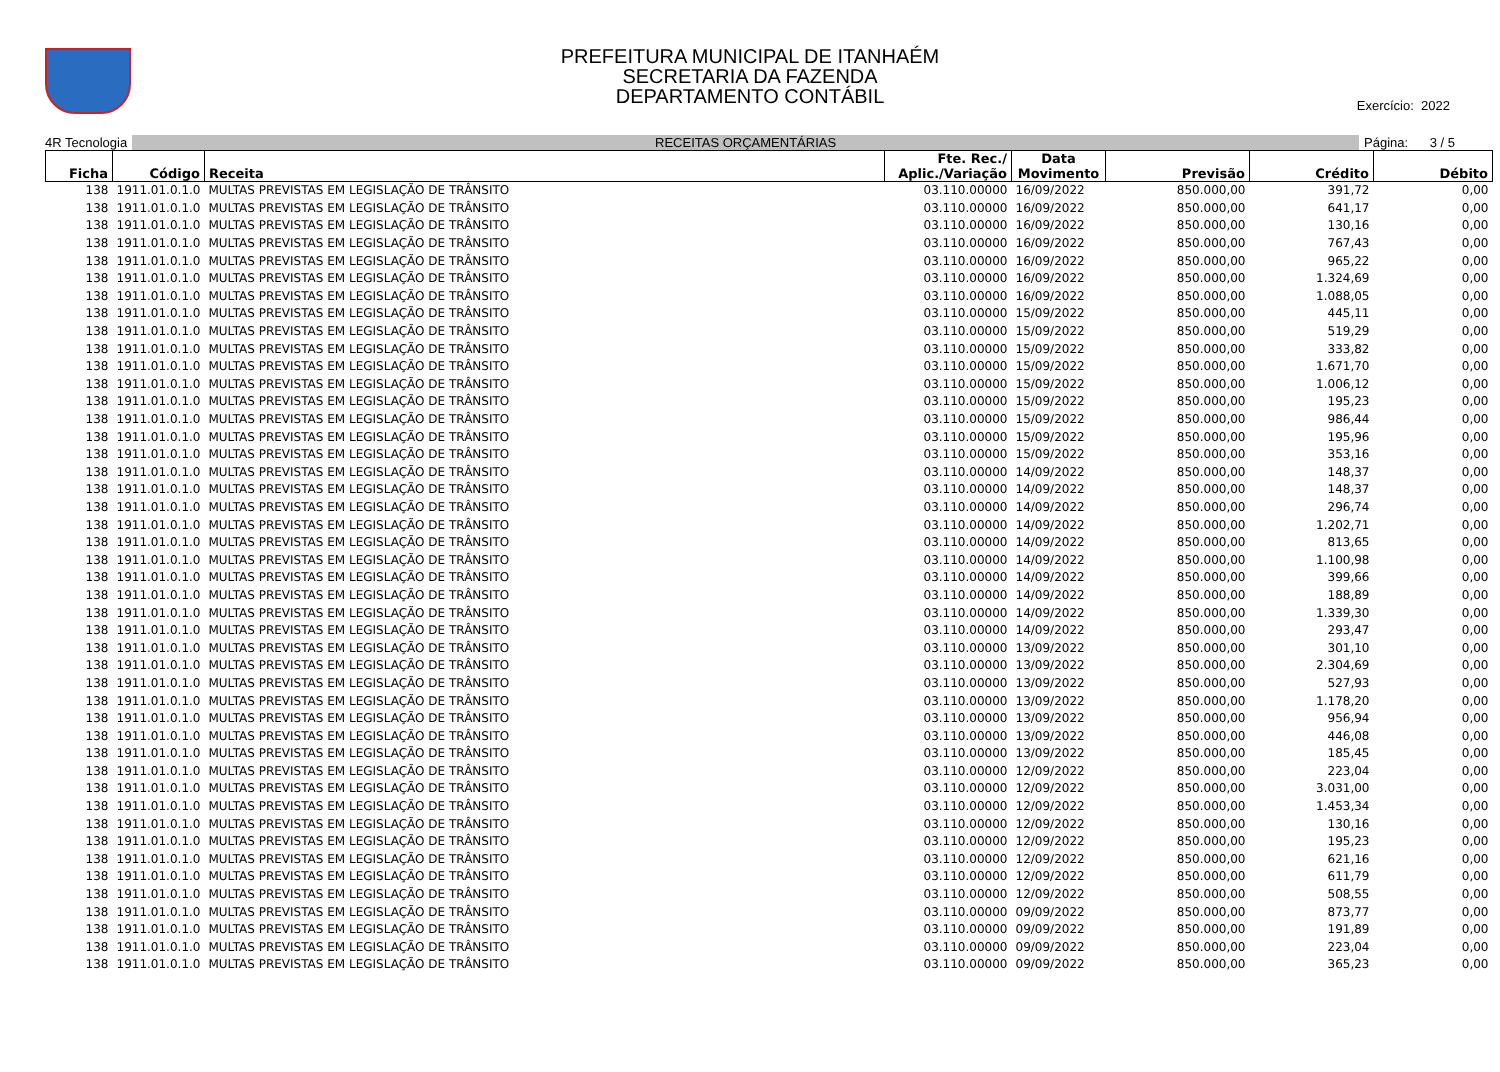PREFEITURA MUNICIPAL DE ITANHAÉM
SECRETARIA DA FAZENDA
DEPARTAMENTO CONTÁBIL
Exercício: 2022
4R Tecnologia RECEITAS ORÇAMENTÁRIAS Página: 3 / 5
| Ficha | Código | Receita | Fte. Rec./ Aplic./Variação | Data Movimento | Previsão | Crédito | Débito |
| --- | --- | --- | --- | --- | --- | --- | --- |
| 138 | 1911.01.0.1.0 | MULTAS PREVISTAS EM LEGISLAÇÃO DE TRÂNSITO | 03.110.00000 | 16/09/2022 | 850.000,00 | 391,72 | 0,00 |
| 138 | 1911.01.0.1.0 | MULTAS PREVISTAS EM LEGISLAÇÃO DE TRÂNSITO | 03.110.00000 | 16/09/2022 | 850.000,00 | 641,17 | 0,00 |
| 138 | 1911.01.0.1.0 | MULTAS PREVISTAS EM LEGISLAÇÃO DE TRÂNSITO | 03.110.00000 | 16/09/2022 | 850.000,00 | 130,16 | 0,00 |
| 138 | 1911.01.0.1.0 | MULTAS PREVISTAS EM LEGISLAÇÃO DE TRÂNSITO | 03.110.00000 | 16/09/2022 | 850.000,00 | 767,43 | 0,00 |
| 138 | 1911.01.0.1.0 | MULTAS PREVISTAS EM LEGISLAÇÃO DE TRÂNSITO | 03.110.00000 | 16/09/2022 | 850.000,00 | 965,22 | 0,00 |
| 138 | 1911.01.0.1.0 | MULTAS PREVISTAS EM LEGISLAÇÃO DE TRÂNSITO | 03.110.00000 | 16/09/2022 | 850.000,00 | 1.324,69 | 0,00 |
| 138 | 1911.01.0.1.0 | MULTAS PREVISTAS EM LEGISLAÇÃO DE TRÂNSITO | 03.110.00000 | 16/09/2022 | 850.000,00 | 1.088,05 | 0,00 |
| 138 | 1911.01.0.1.0 | MULTAS PREVISTAS EM LEGISLAÇÃO DE TRÂNSITO | 03.110.00000 | 15/09/2022 | 850.000,00 | 445,11 | 0,00 |
| 138 | 1911.01.0.1.0 | MULTAS PREVISTAS EM LEGISLAÇÃO DE TRÂNSITO | 03.110.00000 | 15/09/2022 | 850.000,00 | 519,29 | 0,00 |
| 138 | 1911.01.0.1.0 | MULTAS PREVISTAS EM LEGISLAÇÃO DE TRÂNSITO | 03.110.00000 | 15/09/2022 | 850.000,00 | 333,82 | 0,00 |
| 138 | 1911.01.0.1.0 | MULTAS PREVISTAS EM LEGISLAÇÃO DE TRÂNSITO | 03.110.00000 | 15/09/2022 | 850.000,00 | 1.671,70 | 0,00 |
| 138 | 1911.01.0.1.0 | MULTAS PREVISTAS EM LEGISLAÇÃO DE TRÂNSITO | 03.110.00000 | 15/09/2022 | 850.000,00 | 1.006,12 | 0,00 |
| 138 | 1911.01.0.1.0 | MULTAS PREVISTAS EM LEGISLAÇÃO DE TRÂNSITO | 03.110.00000 | 15/09/2022 | 850.000,00 | 195,23 | 0,00 |
| 138 | 1911.01.0.1.0 | MULTAS PREVISTAS EM LEGISLAÇÃO DE TRÂNSITO | 03.110.00000 | 15/09/2022 | 850.000,00 | 986,44 | 0,00 |
| 138 | 1911.01.0.1.0 | MULTAS PREVISTAS EM LEGISLAÇÃO DE TRÂNSITO | 03.110.00000 | 15/09/2022 | 850.000,00 | 195,96 | 0,00 |
| 138 | 1911.01.0.1.0 | MULTAS PREVISTAS EM LEGISLAÇÃO DE TRÂNSITO | 03.110.00000 | 15/09/2022 | 850.000,00 | 353,16 | 0,00 |
| 138 | 1911.01.0.1.0 | MULTAS PREVISTAS EM LEGISLAÇÃO DE TRÂNSITO | 03.110.00000 | 14/09/2022 | 850.000,00 | 148,37 | 0,00 |
| 138 | 1911.01.0.1.0 | MULTAS PREVISTAS EM LEGISLAÇÃO DE TRÂNSITO | 03.110.00000 | 14/09/2022 | 850.000,00 | 148,37 | 0,00 |
| 138 | 1911.01.0.1.0 | MULTAS PREVISTAS EM LEGISLAÇÃO DE TRÂNSITO | 03.110.00000 | 14/09/2022 | 850.000,00 | 296,74 | 0,00 |
| 138 | 1911.01.0.1.0 | MULTAS PREVISTAS EM LEGISLAÇÃO DE TRÂNSITO | 03.110.00000 | 14/09/2022 | 850.000,00 | 1.202,71 | 0,00 |
| 138 | 1911.01.0.1.0 | MULTAS PREVISTAS EM LEGISLAÇÃO DE TRÂNSITO | 03.110.00000 | 14/09/2022 | 850.000,00 | 813,65 | 0,00 |
| 138 | 1911.01.0.1.0 | MULTAS PREVISTAS EM LEGISLAÇÃO DE TRÂNSITO | 03.110.00000 | 14/09/2022 | 850.000,00 | 1.100,98 | 0,00 |
| 138 | 1911.01.0.1.0 | MULTAS PREVISTAS EM LEGISLAÇÃO DE TRÂNSITO | 03.110.00000 | 14/09/2022 | 850.000,00 | 399,66 | 0,00 |
| 138 | 1911.01.0.1.0 | MULTAS PREVISTAS EM LEGISLAÇÃO DE TRÂNSITO | 03.110.00000 | 14/09/2022 | 850.000,00 | 188,89 | 0,00 |
| 138 | 1911.01.0.1.0 | MULTAS PREVISTAS EM LEGISLAÇÃO DE TRÂNSITO | 03.110.00000 | 14/09/2022 | 850.000,00 | 1.339,30 | 0,00 |
| 138 | 1911.01.0.1.0 | MULTAS PREVISTAS EM LEGISLAÇÃO DE TRÂNSITO | 03.110.00000 | 14/09/2022 | 850.000,00 | 293,47 | 0,00 |
| 138 | 1911.01.0.1.0 | MULTAS PREVISTAS EM LEGISLAÇÃO DE TRÂNSITO | 03.110.00000 | 13/09/2022 | 850.000,00 | 301,10 | 0,00 |
| 138 | 1911.01.0.1.0 | MULTAS PREVISTAS EM LEGISLAÇÃO DE TRÂNSITO | 03.110.00000 | 13/09/2022 | 850.000,00 | 2.304,69 | 0,00 |
| 138 | 1911.01.0.1.0 | MULTAS PREVISTAS EM LEGISLAÇÃO DE TRÂNSITO | 03.110.00000 | 13/09/2022 | 850.000,00 | 527,93 | 0,00 |
| 138 | 1911.01.0.1.0 | MULTAS PREVISTAS EM LEGISLAÇÃO DE TRÂNSITO | 03.110.00000 | 13/09/2022 | 850.000,00 | 1.178,20 | 0,00 |
| 138 | 1911.01.0.1.0 | MULTAS PREVISTAS EM LEGISLAÇÃO DE TRÂNSITO | 03.110.00000 | 13/09/2022 | 850.000,00 | 956,94 | 0,00 |
| 138 | 1911.01.0.1.0 | MULTAS PREVISTAS EM LEGISLAÇÃO DE TRÂNSITO | 03.110.00000 | 13/09/2022 | 850.000,00 | 446,08 | 0,00 |
| 138 | 1911.01.0.1.0 | MULTAS PREVISTAS EM LEGISLAÇÃO DE TRÂNSITO | 03.110.00000 | 13/09/2022 | 850.000,00 | 185,45 | 0,00 |
| 138 | 1911.01.0.1.0 | MULTAS PREVISTAS EM LEGISLAÇÃO DE TRÂNSITO | 03.110.00000 | 12/09/2022 | 850.000,00 | 223,04 | 0,00 |
| 138 | 1911.01.0.1.0 | MULTAS PREVISTAS EM LEGISLAÇÃO DE TRÂNSITO | 03.110.00000 | 12/09/2022 | 850.000,00 | 3.031,00 | 0,00 |
| 138 | 1911.01.0.1.0 | MULTAS PREVISTAS EM LEGISLAÇÃO DE TRÂNSITO | 03.110.00000 | 12/09/2022 | 850.000,00 | 1.453,34 | 0,00 |
| 138 | 1911.01.0.1.0 | MULTAS PREVISTAS EM LEGISLAÇÃO DE TRÂNSITO | 03.110.00000 | 12/09/2022 | 850.000,00 | 130,16 | 0,00 |
| 138 | 1911.01.0.1.0 | MULTAS PREVISTAS EM LEGISLAÇÃO DE TRÂNSITO | 03.110.00000 | 12/09/2022 | 850.000,00 | 195,23 | 0,00 |
| 138 | 1911.01.0.1.0 | MULTAS PREVISTAS EM LEGISLAÇÃO DE TRÂNSITO | 03.110.00000 | 12/09/2022 | 850.000,00 | 621,16 | 0,00 |
| 138 | 1911.01.0.1.0 | MULTAS PREVISTAS EM LEGISLAÇÃO DE TRÂNSITO | 03.110.00000 | 12/09/2022 | 850.000,00 | 611,79 | 0,00 |
| 138 | 1911.01.0.1.0 | MULTAS PREVISTAS EM LEGISLAÇÃO DE TRÂNSITO | 03.110.00000 | 12/09/2022 | 850.000,00 | 508,55 | 0,00 |
| 138 | 1911.01.0.1.0 | MULTAS PREVISTAS EM LEGISLAÇÃO DE TRÂNSITO | 03.110.00000 | 09/09/2022 | 850.000,00 | 873,77 | 0,00 |
| 138 | 1911.01.0.1.0 | MULTAS PREVISTAS EM LEGISLAÇÃO DE TRÂNSITO | 03.110.00000 | 09/09/2022 | 850.000,00 | 191,89 | 0,00 |
| 138 | 1911.01.0.1.0 | MULTAS PREVISTAS EM LEGISLAÇÃO DE TRÂNSITO | 03.110.00000 | 09/09/2022 | 850.000,00 | 223,04 | 0,00 |
| 138 | 1911.01.0.1.0 | MULTAS PREVISTAS EM LEGISLAÇÃO DE TRÂNSITO | 03.110.00000 | 09/09/2022 | 850.000,00 | 365,23 | 0,00 |